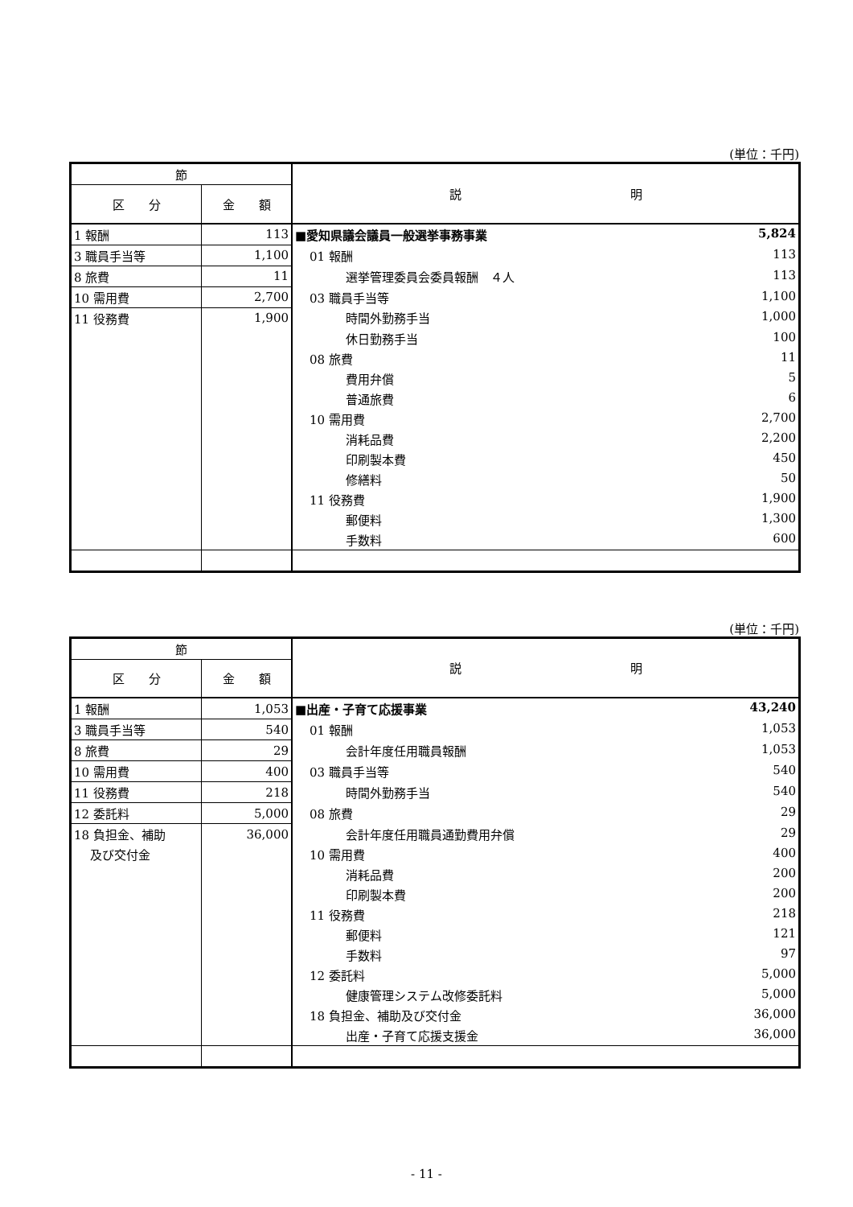(単位：千円)
| 節 | | 説 明 |
| --- | --- | --- |
| 区 分 | 金 額 | |
| 1 報酬 | 113 | ■愛知県議会議員一般選挙事務事業 5,824 |
| 3 職員手当等 | 1,100 | 01 報酬 113 |
| 8 旅費 | 11 | 選挙管理委員会委員報酬 ４人 113 |
| 10 需用費 | 2,700 | 03 職員手当等 1,100 |
| 11 役務費 | 1,900 | 時間外勤務手当 1,000 |
| | | 休日勤務手当 100 |
| | | 08 旅費 11 |
| | | 費用弁償 5 |
| | | 普通旅費 6 |
| | | 10 需用費 2,700 |
| | | 消耗品費 2,200 |
| | | 印刷製本費 450 |
| | | 修繕料 50 |
| | | 11 役務費 1,900 |
| | | 郵便料 1,300 |
| | | 手数料 600 |
(単位：千円)
| 節 | | 説 明 |
| --- | --- | --- |
| 区 分 | 金 額 | |
| 1 報酬 | 1,053 | ■出産・子育て応援事業 43,240 |
| 3 職員手当等 | 540 | 01 報酬 1,053 |
| 8 旅費 | 29 | 会計年度任用職員報酬 1,053 |
| 10 需用費 | 400 | 03 職員手当等 540 |
| 11 役務費 | 218 | 時間外勤務手当 540 |
| 12 委託料 | 5,000 | 08 旅費 29 |
| 18 負担金、補助 | 36,000 | 会計年度任用職員通勤費用弁償 29 |
| 及び交付金 | | 10 需用費 400 |
| | | 消耗品費 200 |
| | | 印刷製本費 200 |
| | | 11 役務費 218 |
| | | 郵便料 121 |
| | | 手数料 97 |
| | | 12 委託料 5,000 |
| | | 健康管理システム改修委託料 5,000 |
| | | 18 負担金、補助及び交付金 36,000 |
| | | 出産・子育て応援支援金 36,000 |
- 11 -